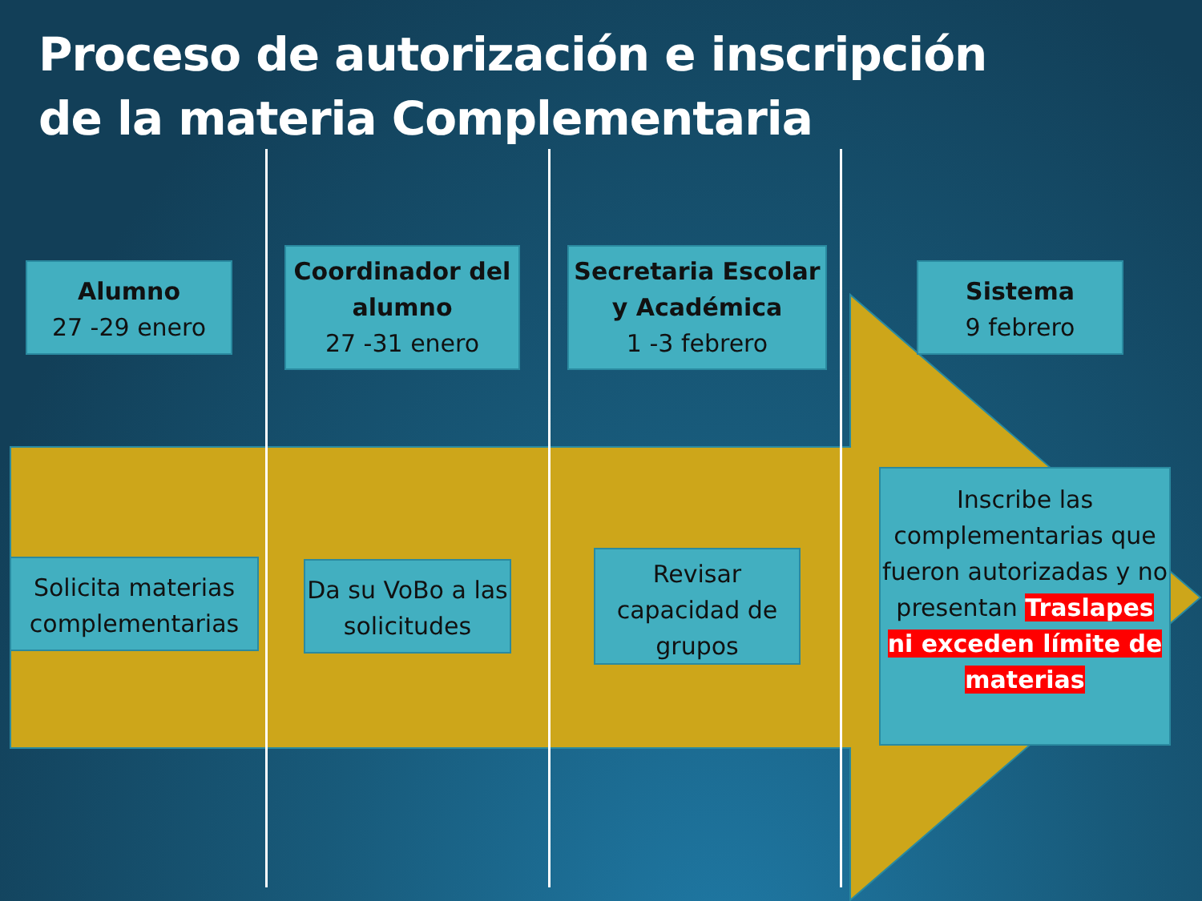Proceso de autorización e inscripción
de la materia Complementaria
Alumno
27 -29 enero
Coordinador del alumno
27 -31 enero
Secretaria Escolar y Académica
1 -3 febrero
Sistema
9 febrero
Solicita materias complementarias
Da su VoBo a las solicitudes
Revisar capacidad de grupos
Inscribe las complementarias que fueron autorizadas y no presentan Traslapes ni exceden límite de materias